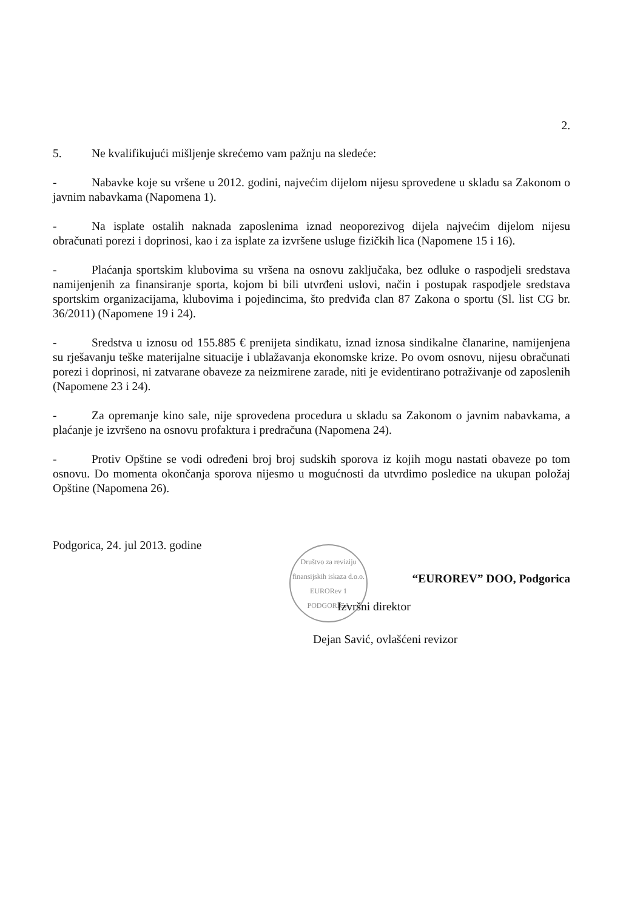2.
5. Ne kvalifikujući mišljenje skrećemo vam pažnju na sledeće:
- Nabavke koje su vršene u 2012. godini, najvećim dijelom nijesu sprovedene u skladu sa Zakonom o javnim nabavkama (Napomena 1).
- Na isplate ostalih naknada zaposlenima iznad neoporezivog dijela najvećim dijelom nijesu obračunati porezi i doprinosi, kao i za isplate za izvršene usluge fizičkih lica (Napomene 15 i 16).
- Plaćanja sportskim klubovima su vršena na osnovu zaključaka, bez odluke o raspodjeli sredstava namijenjenih za finansiranje sporta, kojom bi bili utvrđeni uslovi, način i postupak raspodjele sredstava sportskim organizacijama, klubovima i pojedincima, što predviđa clan 87 Zakona o sportu (Sl. list CG br. 36/2011) (Napomene 19 i 24).
- Sredstva u iznosu od 155.885 € prenijeta sindikatu, iznad iznosa sindikalne članarine, namijenjena su rješavanju teške materijalne situacije i ublažavanja ekonomske krize. Po ovom osnovu, nijesu obračunati porezi i doprinosi, ni zatvarane obaveze za neizmirene zarade, niti je evidentirano potraživanje od zaposlenih (Napomene 23 i 24).
- Za opremanje kino sale, nije sprovedena procedura u skladu sa Zakonom o javnim nabavkama, a plaćanje je izvršeno na osnovu profaktura i predračuna (Napomena 24).
- Protiv Opštine se vodi određeni broj broj sudskih sporova iz kojih mogu nastati obaveze po tom osnovu. Do momenta okončanja sporova nijesmo u mogućnosti da utvrdimo posledice na ukupan položaj Opštine (Napomena 26).
Podgorica, 24. jul 2013. godine
Društvo za reviziju finansijskih iskaza d.o.o. EURORev 1 PODGORICA
“EUROREV” DOO, Podgorica
Izvršni direktor
Dejan Savić, ovlašćeni revizor